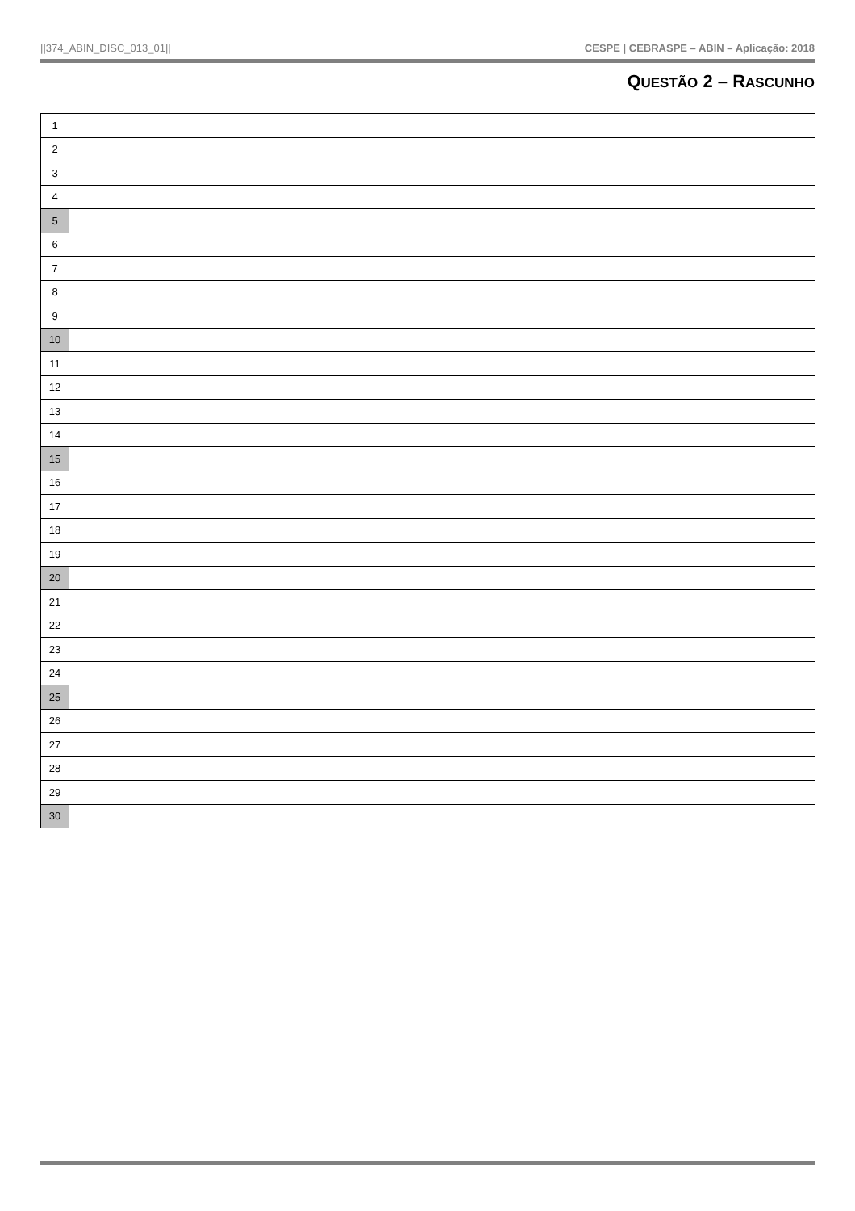||374_ABIN_DISC_013_01|| CESPE | CEBRASPE – ABIN – Aplicação: 2018
QUESTÃO 2 – RASCUNHO
| 1 | |
| 2 | |
| 3 | |
| 4 | |
| 5 | |
| 6 | |
| 7 | |
| 8 | |
| 9 | |
| 10 | |
| 11 | |
| 12 | |
| 13 | |
| 14 | |
| 15 | |
| 16 | |
| 17 | |
| 18 | |
| 19 | |
| 20 | |
| 21 | |
| 22 | |
| 23 | |
| 24 | |
| 25 | |
| 26 | |
| 27 | |
| 28 | |
| 29 | |
| 30 | |